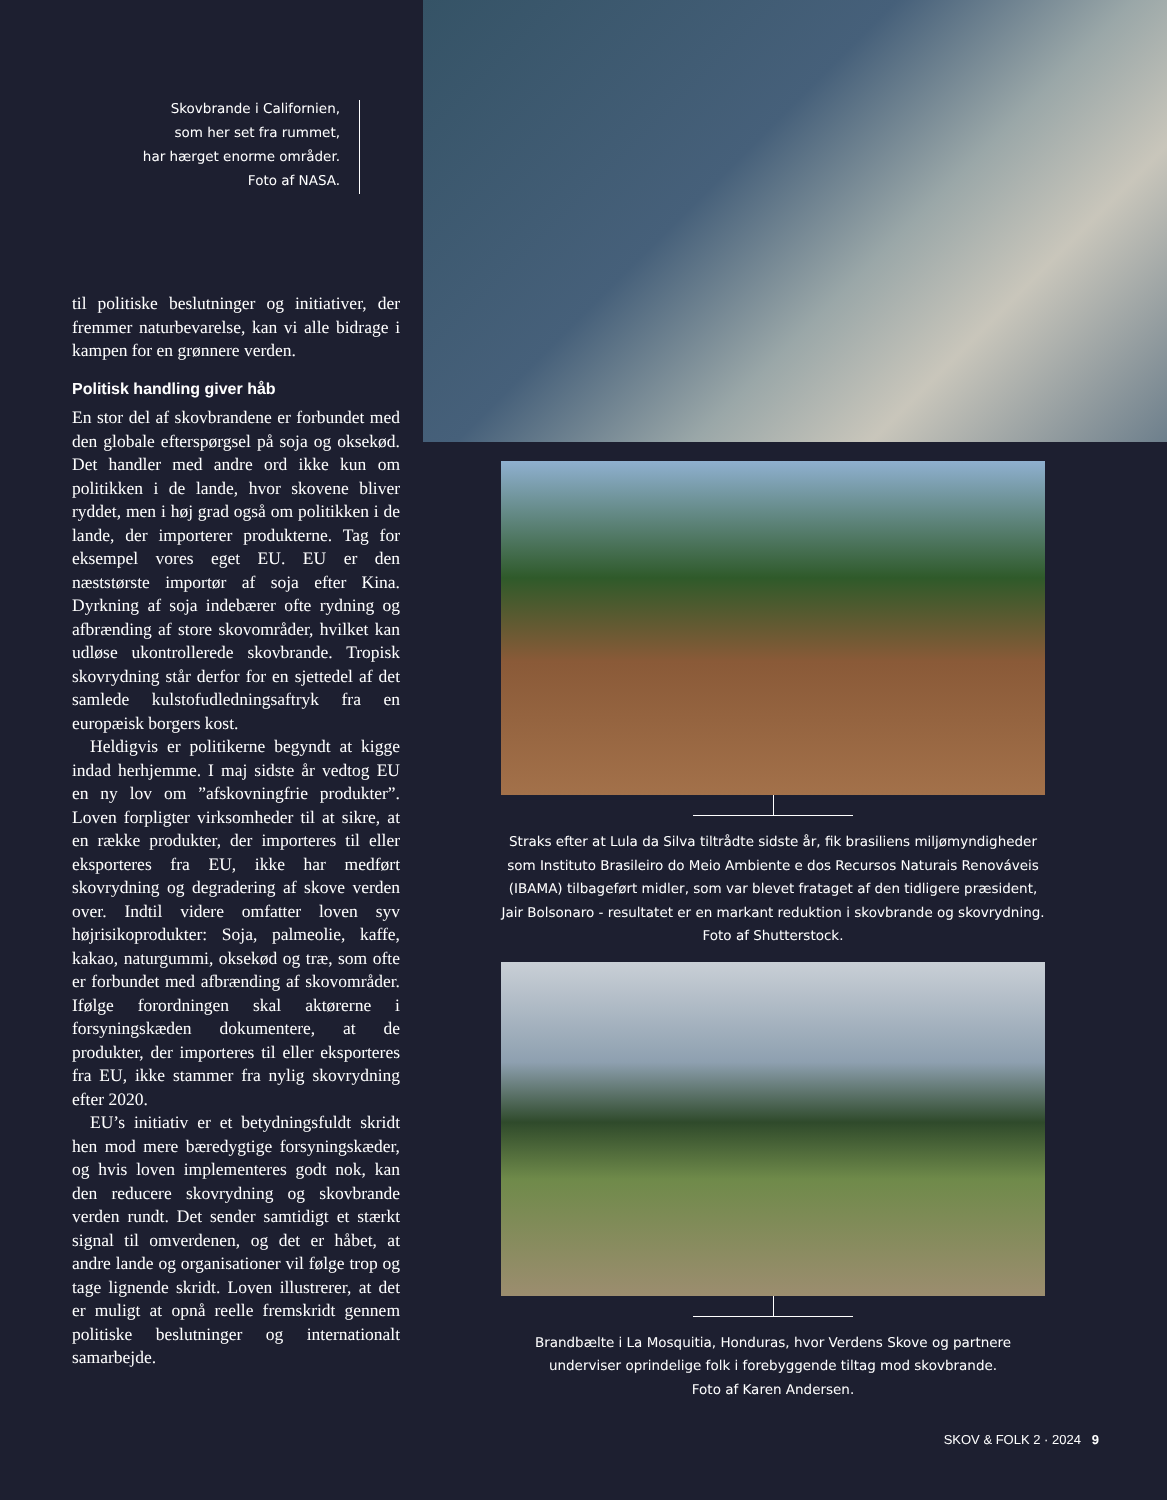Skovbrande i Californien,
som her set fra rummet,
har hærget enorme områder.
Foto af NASA.
til politiske beslutninger og initiativer, der fremmer naturbevarelse, kan vi alle bidrage i kampen for en grønnere verden.
Politisk handling giver håb
En stor del af skovbrandene er forbundet med den globale efterspørgsel på soja og oksekød. Det handler med andre ord ikke kun om politikken i de lande, hvor skovene bliver ryddet, men i høj grad også om politikken i de lande, der importerer produkterne. Tag for eksempel vores eget EU. EU er den næststørste importør af soja efter Kina. Dyrkning af soja indebærer ofte rydning og afbrænding af store skovområder, hvilket kan udløse ukontrollerede skovbrande. Tropisk skovrydning står derfor for en sjettedel af det samlede kulstofudledningsaftryk fra en europæisk borgers kost.
Heldigvis er politikerne begyndt at kigge indad herhjemme. I maj sidste år vedtog EU en ny lov om ”afskovningfrie produkter”. Loven forpligter virksomheder til at sikre, at en række produkter, der importeres til eller eksporteres fra EU, ikke har medført skovrydning og degradering af skove verden over. Indtil videre omfatter loven syv højrisikoprodukter: Soja, palmeolie, kaffe, kakao, naturgummi, oksekød og træ, som ofte er forbundet med afbrænding af skovområder. Ifølge forordningen skal aktørerne i forsyningskæden dokumentere, at de produkter, der importeres til eller eksporteres fra EU, ikke stammer fra nylig skovrydning efter 2020.
EU’s initiativ er et betydningsfuldt skridt hen mod mere bæredygtige forsyningskæder, og hvis loven implementeres godt nok, kan den reducere skovrydning og skovbrande verden rundt. Det sender samtidigt et stærkt signal til omverdenen, og det er håbet, at andre lande og organisationer vil følge trop og tage lignende skridt. Loven illustrerer, at det er muligt at opnå reelle fremskridt gennem politiske beslutninger og internationalt samarbejde.
Straks efter at Lula da Silva tiltrådte sidste år, fik brasiliens miljømyndigheder som Instituto Brasileiro do Meio Ambiente e dos Recursos Naturais Renováveis (IBAMA) tilbageført midler, som var blevet frataget af den tidligere præsident, Jair Bolsonaro - resultatet er en markant reduktion i skovbrande og skovrydning. Foto af Shutterstock.
Brandbælte i La Mosquitia, Honduras, hvor Verdens Skove og partnere
underviser oprindelige folk i forebyggende tiltag mod skovbrande.
Foto af Karen Andersen.
SKOV & FOLK 2 · 2024 9